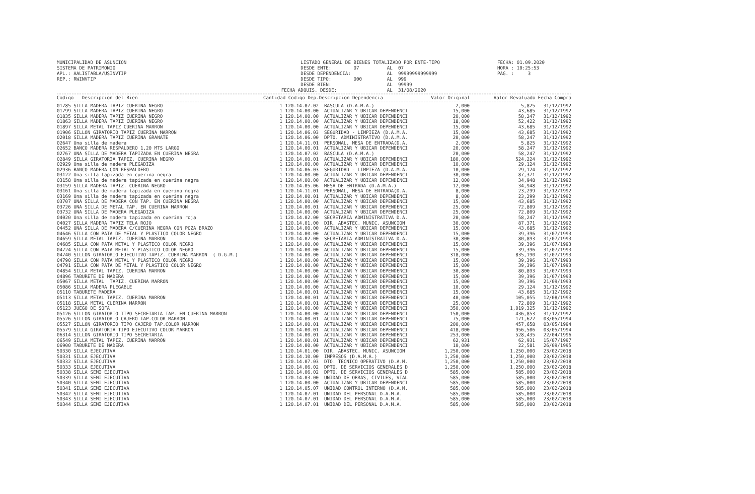MUNICIPALIDAD DE ASUNCION SISTEMA DE PATRIMONIO APL.: AALISTABLA/USINVTIP REP.: RWINVTIP
LISTADO GENERAL DE BIENES TOTALIZADO POR ENTE-TIPO DESDE ENTE: 07 AL 07 DESDE DEPENDENCIA: AL 99999999999999 DESDE TIPO: 000 AL 999 DESDE BIEN: AL 99999 FECHA ADQUIS. DESDE: AL 31/08/2020
FECHA: 01.09.2020 HORA : 10:25:53 PAG. : 3
| Codigo Descripcion del Bien | Cantidad Codigo Dep. | Descripcion Dependencia | Valor Original | Valor Revaluado | Fecha Compra |
| --- | --- | --- | --- | --- | --- |
| 01785 SILLA MADERA TAPIZ CUERINA NEGRO | 1 120.14.07.02 | BASCULA (D.A.M.A.) | 2,000 | 5,825 | 31/12/1992 |
| 01799 SILLA MADERA TAPIZ CUERINA NEGRO | 1 120.14.00.00 | ACTUALIZAR Y UBICAR DEPENDENCI | 15,000 | 43,685 | 31/12/1992 |
| 01835 SILLA MADERA TAPIZ CUERINA NEGRO | 1 120.14.00.00 | ACTUALIZAR Y UBICAR DEPENDENCI | 20,000 | 58,247 | 31/12/1992 |
| 01863 SILLA MADERA TAPIZ CUERINA NEGRO | 1 120.14.00.00 | ACTUALIZAR Y UBICAR DEPENDENCI | 18,000 | 52,422 | 31/12/1992 |
| 01897 SILLA METAL TAPIZ CUERINA MARRON | 1 120.14.00.00 | ACTUALIZAR Y UBICAR DEPENDENCI | 15,000 | 43,685 | 31/12/1992 |
| 01906 SILLON GIRATORIO TAPIZ CUERINA MARRON | 1 120.14.06.03 | SEGURIDAD - LIMPIEZA (D.A.M.A. | 15,000 | 43,685 | 31/12/1992 |
| 02018 SILLA MADERA TAPIZ CUERINA GRANATE | 1 120.14.06.00 | DPTO. ADMINISTRATIVO (D.A.M.A. | 20,000 | 58,247 | 31/12/1992 |
| 02647 Una silla de madera | 1 120.14.11.01 | PERSONAL, MESA DE ENTRADA(D.A. | 2,000 | 5,825 | 31/12/1992 |
| 02652 BANCO MADERA RESPALDERO 1,20 MTS LARGO | 1 120.14.00.01 | ACTUALIZAR Y UBICAR DEPENDENCI | 20,000 | 58,247 | 31/12/1992 |
| 02767 UNA SILLA DE MADERA TAPIZADA EN CUERINA NEGRA | 1 120.14.07.02 | BASCULA (D.A.M.A.) | 20,000 | 58,247 | 31/12/1992 |
| 02849 SILLA GIRATORIA TAPIZ. CUERINA NEGRO | 1 120.14.00.01 | ACTUALIZAR Y UBICAR DEPENDENCI | 180,000 | 524,224 | 31/12/1992 |
| 02929 Una silla de madera PLEGADIZA | 1 120.14.00.00 | ACTUALIZAR Y UBICAR DEPENDENCI | 10,000 | 29,124 | 31/12/1992 |
| 02936 BANCO MADERA CON RESPALDERO | 1 120.14.06.03 | SEGURIDAD - LIMPIEZA (D.A.M.A. | 10,000 | 29,124 | 31/12/1992 |
| 03122 Una silla tapizada en cuerina negra | 1 120.14.00.00 | ACTUALIZAR Y UBICAR DEPENDENCI | 30,000 | 87,371 | 31/12/1992 |
| 03158 Una silla de madera tapizada en cuerina negra | 1 120.14.00.00 | ACTUALIZAR Y UBICAR DEPENDENCI | 12,000 | 34,948 | 31/12/1992 |
| 03159 SILLA MADERA TAPIZ. CUERINA NEGRO | 1 120.14.05.06 | MESA DE ENTRADA (D.A.M.A.) | 12,000 | 34,948 | 31/12/1992 |
| 03161 Una silla de madera tapizada en cuerina negra | 1 120.14.11.01 | PERSONAL, MESA DE ENTRADA(D.A. | 8,000 | 23,299 | 31/12/1992 |
| 03169 Una silla de madera tapizada en cuerina negra | 1 120.14.00.01 | ACTUALIZAR Y UBICAR DEPENDENCI | 8,000 | 23,299 | 31/12/1992 |
| 03707 UNA SILLA DE MADERA CON TAP. EN CUERINA NEGRA | 1 120.14.00.00 | ACTUALIZAR Y UBICAR DEPENDENCI | 15,000 | 43,685 | 31/12/1992 |
| 03726 UNA SILLA DE METAL TAP. EN CUERINA MARRON | 1 120.14.00.01 | ACTUALIZAR Y UBICAR DEPENDENCI | 25,000 | 72,809 | 31/12/1992 |
| 03732 UNA SILLA DE MADERA PLEGADIZA | 1 120.14.00.00 | ACTUALIZAR Y UBICAR DEPENDENCI | 25,000 | 72,809 | 31/12/1992 |
| 04020 Una silla de madera tapizada en cuerina roja | 1 120.14.02.00 | SECRETARIA ADMINISTRATIVA D.A. | 20,000 | 58,247 | 31/12/1992 |
| 04027 SILLA MADERA TAPIZ TELA ROJO | 1 120.14.01.00 | DIR. ABASTEC. MUNIC. ASUNCION | 30,000 | 87,371 | 31/12/1992 |
| 04452 UNA SILLA DE MADERA C/CUERINA NEGRA CON POZA BRAZO | 1 120.14.00.00 | ACTUALIZAR Y UBICAR DEPENDENCI | 15,000 | 43,685 | 31/12/1992 |
| 04646 SILLA CON PATA DE METAL Y PLASTICO COLOR NEGRO | 1 120.14.00.00 | ACTUALIZAR Y UBICAR DEPENDENCI | 15,000 | 39,396 | 31/07/1993 |
| 04659 SILLA METAL TAPIZ. CUERINA MARRON | 1 120.14.02.00 | SECRETARIA ADMINISTRATIVA D.A. | 30,800 | 80,893 | 31/07/1993 |
| 04685 SILLA CON PATA METAL Y PLASTICO COLOR NEGRO | 1 120.14.00.00 | ACTUALIZAR Y UBICAR DEPENDENCI | 15,000 | 39,396 | 31/07/1993 |
| 04724 SILLA CON PATA METAL Y PLASTICO COLOR NEGRO | 1 120.14.00.00 | ACTUALIZAR Y UBICAR DEPENDENCI | 15,000 | 39,396 | 31/07/1993 |
| 04740 SILLON GIRATORIO EJECUTIVO TAPIZ. CUERINA MARRON ( D.G.M.) | 1 120.14.00.00 | ACTUALIZAR Y UBICAR DEPENDENCI | 318,000 | 835,190 | 31/07/1993 |
| 04790 SILLA CON PATA METAL Y PLASTICO COLOR NEGRO | 1 120.14.00.00 | ACTUALIZAR Y UBICAR DEPENDENCI | 15,000 | 39,396 | 31/07/1993 |
| 04791 SILLA CON PATA DE METAL Y PLASTICO COLOR NEGRO | 1 120.14.00.00 | ACTUALIZAR Y UBICAR DEPENDENCI | 15,000 | 39,396 | 31/07/1993 |
| 04854 SILLA METAL TAPIZ. CUERINA MARRON | 1 120.14.00.00 | ACTUALIZAR Y UBICAR DEPENDENCI | 30,800 | 80,893 | 31/07/1993 |
| 04896 TABURETE DE MADERA | 1 120.14.00.00 | ACTUALIZAR Y UBICAR DEPENDENCI | 15,000 | 39,396 | 31/07/1993 |
| 05067 SILLA METAL TAPIZ. CUERINA MARRON | 1 120.14.00.00 | ACTUALIZAR Y UBICAR DEPENDENCI | 15,000 | 39,396 | 21/09/1993 |
| 05086 SILLA MADERA PLEGABLE | 1 120.14.00.00 | ACTUALIZAR Y UBICAR DEPENDENCI | 10,000 | 29,124 | 31/12/1992 |
| 05110 TABURETE MADERA | 1 120.14.00.01 | ACTUALIZAR Y UBICAR DEPENDENCI | 15,000 | 43,685 | 31/12/1992 |
| 05113 SILLA METAL TAPIZ. CUERINA MARRON | 1 120.14.00.01 | ACTUALIZAR Y UBICAR DEPENDENCI | 40,000 | 105,055 | 12/08/1993 |
| 05118 SILLA METAL CUERINA MARRON | 1 120.14.00.01 | ACTUALIZAR Y UBICAR DEPENDENCI | 25,000 | 72,809 | 31/12/1992 |
| 05123 JUEGO DE SOFA | 1 120.14.00.00 | ACTUALIZAR Y UBICAR DEPENDENCI | 350,000 | 1,019,325 | 31/12/1992 |
| 05126 SILLON GIRATORIO TIPO SECRETARIA TAP. EN CUERINA MARRON | 1 120.14.00.00 | ACTUALIZAR Y UBICAR DEPENDENCI | 150,000 | 436,853 | 31/12/1992 |
| 05526 SILLON GIRATORIO CAJERO TAP.COLOR MARRON | 1 120.14.00.01 | ACTUALIZAR Y UBICAR DEPENDENCI | 75,000 | 171,622 | 03/05/1994 |
| 05527 SILLON GIRATORIO TIPO CAJERO TAP.COLOR MARRON | 1 120.14.00.01 | ACTUALIZAR Y UBICAR DEPENDENCI | 200,000 | 457,658 | 03/05/1994 |
| 05579 SILLA GIRATORIA TIPO EJECUTIVO COLOR MARRON | 1 120.14.00.01 | ACTUALIZAR Y UBICAR DEPENDENCI | 418,000 | 956,506 | 03/05/1994 |
| 06314 SILLON GIRATORIO TIPO SECRETARIA | 1 120.14.00.01 | ACTUALIZAR Y UBICAR DEPENDENCI | 253,000 | 528,435 | 22/04/1996 |
| 06549 SILLA METAL TAPIZ. CUERINA MARRON | 1 120.14.00.01 | ACTUALIZAR Y UBICAR DEPENDENCI | 62,931 | 62,931 | 15/07/1997 |
| 06900 TABURETE DE MADERA | 1 120.14.00.00 | ACTUALIZAR Y UBICAR DEPENDENCI | 10,000 | 22,581 | 26/09/1995 |
| 50330 SILLA EJECUTIVA | 1 120.14.01.00 | DIR. ABASTEC. MUNIC. ASUNCION | 1,250,000 | 1,250,000 | 23/02/2018 |
| 50331 SILLA EJECUTIVA | 1 120.14.10.00 | IMPRESOS (D.A.M.A.) | 1,250,000 | 1,250,000 | 23/02/2018 |
| 50332 SILLA EJECUTIVA | 1 120.14.07.03 | DTO. TECNICO OPERATIVO (D.A.M. | 1,250,000 | 1,250,000 | 23/02/2018 |
| 50333 SILLA EJECUTIVA | 1 120.14.06.02 | DPTO. DE SERVICIOS GENERALES D | 1,250,000 | 1,250,000 | 23/02/2018 |
| 50338 SILLA SEMI EJECUTIVA | 1 120.14.06.02 | DPTO. DE SERVICIOS GENERALES D | 585,000 | 585,000 | 23/02/2018 |
| 50339 SILLA SEMI EJECUTIVA | 1 120.14.03.00 | UNIDAD DE OBRAS, CIVILES, VIAL | 585,000 | 585,000 | 23/02/2018 |
| 50340 SILLA SEMI EJECUTIVA | 1 120.14.00.00 | ACTUALIZAR Y UBICAR DEPENDENCI | 585,000 | 585,000 | 23/02/2018 |
| 50341 SILLA SEMI EJECUTIVA | 1 120.14.05.07 | UNIDAD CONTROL INTERNO (D.A.M. | 585,000 | 585,000 | 23/02/2018 |
| 50342 SILLA SEMI EJECUTIVA | 1 120.14.07.01 | UNIDAD DEL PERSONAL D.A.M.A. | 585,000 | 585,000 | 23/02/2018 |
| 50343 SILLA SEMI EJECUTIVA | 1 120.14.07.01 | UNIDAD DEL PERSONAL D.A.M.A. | 585,000 | 585,000 | 23/02/2018 |
| 50344 SILLA SEMI EJECUTIVA | 1 120.14.07.01 | UNIDAD DEL PERSONAL D.A.M.A. | 585,000 | 585,000 | 23/02/2018 |